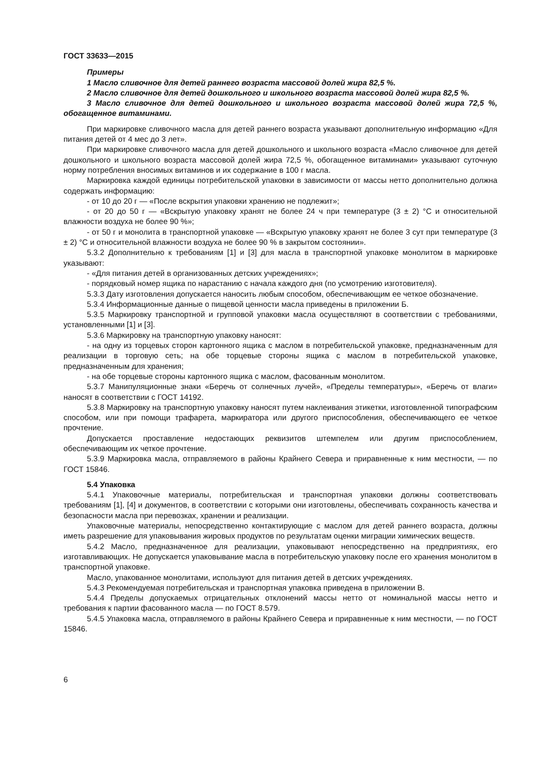ГОСТ 33633—2015
Примеры
1 Масло сливочное для детей раннего возраста массовой долей жира 82,5 %.
2 Масло сливочное для детей дошкольного и школьного возраста массовой долей жира 82,5 %.
3 Масло сливочное для детей дошкольного и школьного возраста массовой долей жира 72,5 %, обогащенное витаминами.
При маркировке сливочного масла для детей раннего возраста указывают дополнительную информацию «Для питания детей от 4 мес до 3 лет».
При маркировке сливочного масла для детей дошкольного и школьного возраста «Масло сливочное для детей дошкольного и школьного возраста массовой долей жира 72,5 %, обогащенное витаминами» указывают суточную норму потребления вносимых витаминов и их содержание в 100 г масла.
Маркировка каждой единицы потребительской упаковки в зависимости от массы нетто дополнительно должна содержать информацию:
- от 10 до 20 г — «После вскрытия упаковки хранению не подлежит»;
- от 20 до 50 г — «Вскрытую упаковку хранят не более 24 ч при температуре (3 ± 2) °С и относительной влажности воздуха не более 90 %»;
- от 50 г и монолита в транспортной упаковке — «Вскрытую упаковку хранят не более 3 сут при температуре (3 ± 2) °С и относительной влажности воздуха не более 90 % в закрытом состоянии».
5.3.2 Дополнительно к требованиям [1] и [3] для масла в транспортной упаковке монолитом в маркировке указывают:
- «Для питания детей в организованных детских учреждениях»;
- порядковый номер ящика по нарастанию с начала каждого дня (по усмотрению изготовителя).
5.3.3 Дату изготовления допускается наносить любым способом, обеспечивающим ее четкое обозначение.
5.3.4 Информационные данные о пищевой ценности масла приведены в приложении Б.
5.3.5 Маркировку транспортной и групповой упаковки масла осуществляют в соответствии с требованиями, установленными [1] и [3].
5.3.6 Маркировку на транспортную упаковку наносят:
- на одну из торцевых сторон картонного ящика с маслом в потребительской упаковке, предназначенным для реализации в торговую сеть; на обе торцевые стороны ящика с маслом в потребительской упаковке, предназначенным для хранения;
- на обе торцевые стороны картонного ящика с маслом, фасованным монолитом.
5.3.7 Манипуляционные знаки «Беречь от солнечных лучей», «Пределы температуры», «Беречь от влаги» наносят в соответствии с ГОСТ 14192.
5.3.8 Маркировку на транспортную упаковку наносят путем наклеивания этикетки, изготовленной типографским способом, или при помощи трафарета, маркиратора или другого приспособления, обеспечивающего ее четкое прочтение.
Допускается проставление недостающих реквизитов штемпелем или другим приспособлением, обеспечивающим их четкое прочтение.
5.3.9 Маркировка масла, отправляемого в районы Крайнего Севера и приравненные к ним местности, — по ГОСТ 15846.
5.4 Упаковка
5.4.1 Упаковочные материалы, потребительская и транспортная упаковки должны соответствовать требованиям [1], [4] и документов, в соответствии с которыми они изготовлены, обеспечивать сохранность качества и безопасности масла при перевозках, хранении и реализации.
Упаковочные материалы, непосредственно контактирующие с маслом для детей раннего возраста, должны иметь разрешение для упаковывания жировых продуктов по результатам оценки миграции химических веществ.
5.4.2 Масло, предназначенное для реализации, упаковывают непосредственно на предприятиях, его изготавливающих. Не допускается упаковывание масла в потребительскую упаковку после его хранения монолитом в транспортной упаковке.
Масло, упакованное монолитами, используют для питания детей в детских учреждениях.
5.4.3 Рекомендуемая потребительская и транспортная упаковка приведена в приложении В.
5.4.4 Пределы допускаемых отрицательных отклонений массы нетто от номинальной массы нетто и требования к партии фасованного масла — по ГОСТ 8.579.
5.4.5 Упаковка масла, отправляемого в районы Крайнего Севера и приравненные к ним местности, — по ГОСТ 15846.
6